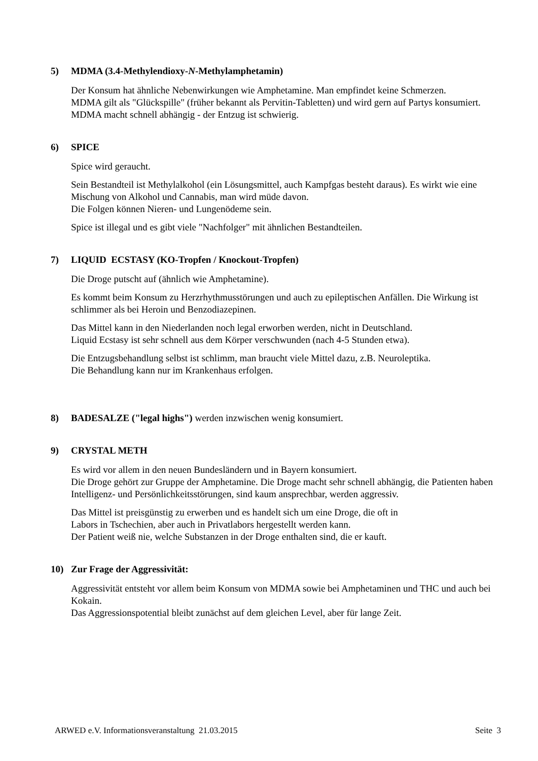5) MDMA (3.4-Methylendioxy-N-Methylamphetamin)
Der Konsum hat ähnliche Nebenwirkungen wie Amphetamine. Man empfindet keine Schmerzen.
MDMA gilt als "Glückspille" (früher bekannt als Pervitin-Tabletten) und wird gern auf Partys konsumiert.
MDMA macht schnell abhängig - der Entzug ist schwierig.
6) SPICE
Spice wird geraucht.
Sein Bestandteil ist Methylalkohol (ein Lösungsmittel, auch Kampfgas besteht daraus). Es wirkt wie eine Mischung von Alkohol und Cannabis, man wird müde davon.
Die Folgen können Nieren- und Lungenödeme sein.
Spice ist illegal und es gibt viele "Nachfolger" mit ähnlichen Bestandteilen.
7) LIQUID ECSTASY (KO-Tropfen / Knockout-Tropfen)
Die Droge putscht auf (ähnlich wie Amphetamine).
Es kommt beim Konsum zu Herzrhythmusstörungen und auch zu epileptischen Anfällen. Die Wirkung ist schlimmer als bei Heroin und Benzodiazepinen.
Das Mittel kann in den Niederlanden noch legal erworben werden, nicht in Deutschland.
Liquid Ecstasy ist sehr schnell aus dem Körper verschwunden (nach 4-5 Stunden etwa).
Die Entzugsbehandlung selbst ist schlimm, man braucht viele Mittel dazu, z.B. Neuroleptika.
Die Behandlung kann nur im Krankenhaus erfolgen.
8) BADESALZE ("legal highs") werden inzwischen wenig konsumiert.
9) CRYSTAL METH
Es wird vor allem in den neuen Bundesländern und in Bayern konsumiert.
Die Droge gehört zur Gruppe der Amphetamine. Die Droge macht sehr schnell abhängig, die Patienten haben Intelligenz- und Persönlichkeitsstörungen, sind kaum ansprechbar, werden aggressiv.
Das Mittel ist preisgünstig zu erwerben und es handelt sich um eine Droge, die oft in
Labors in Tschechien, aber auch in Privatlabors hergestellt werden kann.
Der Patient weiß nie, welche Substanzen in der Droge enthalten sind, die er kauft.
10) Zur Frage der Aggressivität:
Aggressivität entsteht vor allem beim Konsum von MDMA sowie bei Amphetaminen und THC und auch bei Kokain.
Das Aggressionspotential bleibt zunächst auf dem gleichen Level, aber für lange Zeit.
ARWED e.V. Informationsveranstaltung 21.03.2015 Seite 3